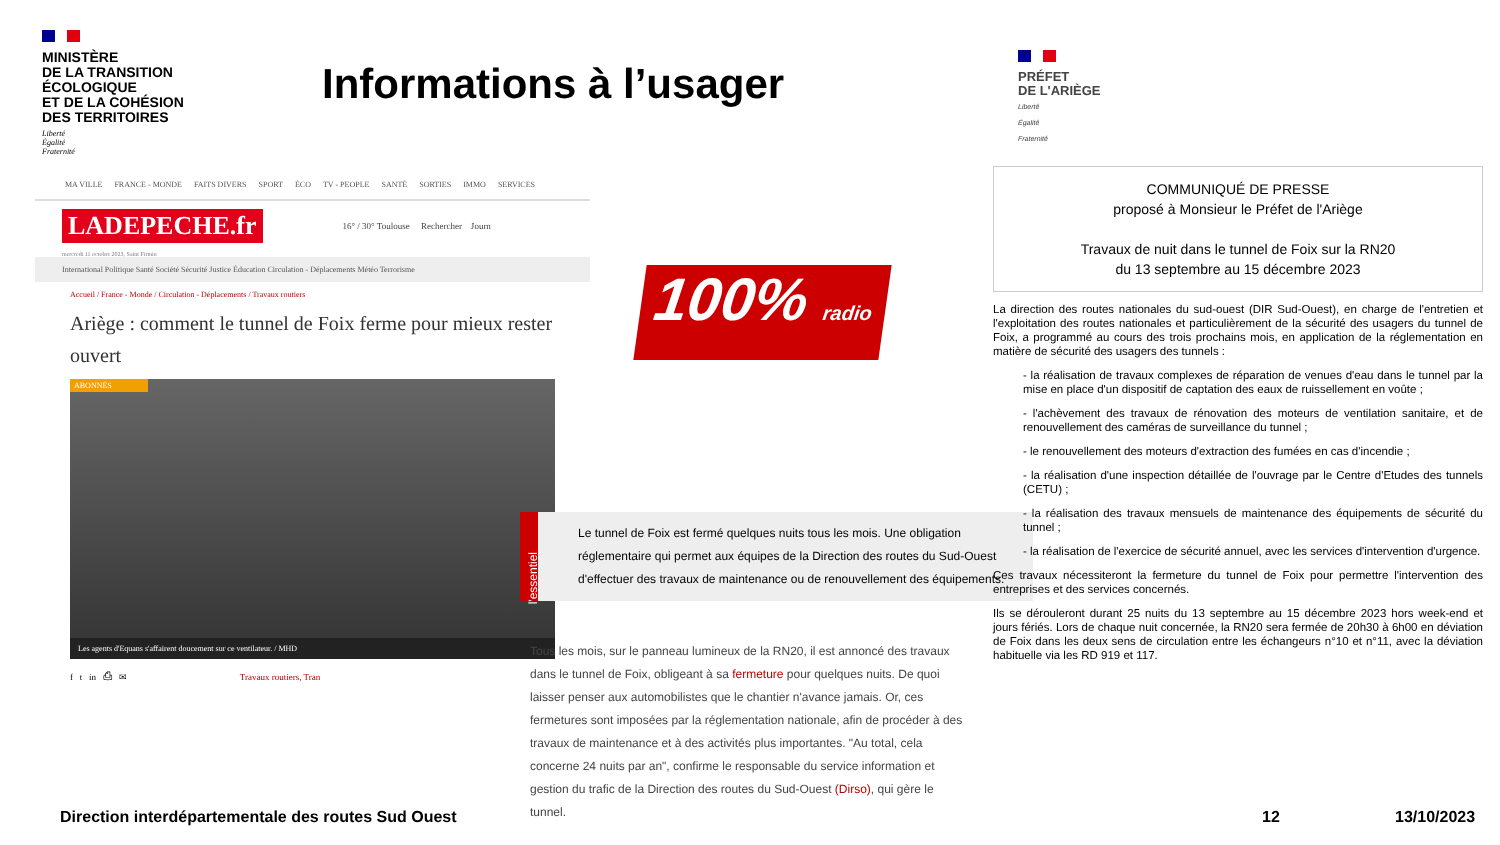MINISTÈRE
DE LA TRANSITION
ÉCOLOGIQUE
ET DE LA COHÉSION
DES TERRITOIRES
Liberté
Égalité
Fraternité
Informations à l’usager
MA VILLE FRANCE - MONDE FAITS DIVERS SPORT ÉCO TV - PEOPLE SANTÉ SORTIES IMMO SERVICES
LADEPECHE.fr 16° / 30° Toulouse Rechercher Journ
mercredi 11 octobre 2023, Saint Firmin
International Politique Santé Société Sécurité Justice Éducation Circulation - Déplacements Météo Terrorisme
Accueil / France - Monde / Circulation - Déplacements / Travaux routiers
Ariège : comment le tunnel de Foix ferme pour mieux rester ouvert
ABONNÉS
Les agents d'Equans s'affairent doucement sur ce ventilateur. / MHD
f t in ⎙ ✉ Travaux routiers, Tran
100% radio
l'essentiel
Le tunnel de Foix est fermé quelques nuits tous les mois. Une obligation réglementaire qui permet aux équipes de la Direction des routes du Sud-Ouest d'effectuer des travaux de maintenance ou de renouvellement des équipements.
Tous les mois, sur le panneau lumineux de la RN20, il est annoncé des travaux dans le tunnel de Foix, obligeant à sa fermeture pour quelques nuits. De quoi laisser penser aux automobilistes que le chantier n'avance jamais. Or, ces fermetures sont imposées par la réglementation nationale, afin de procéder à des travaux de maintenance et à des activités plus importantes. "Au total, cela concerne 24 nuits par an", confirme le responsable du service information et gestion du trafic de la Direction des routes du Sud-Ouest (Dirso), qui gère le tunnel.
PRÉFET
DE L'ARIÈGE
Liberté
Égalité
Fraternité
COMMUNIQUÉ DE PRESSE
proposé à Monsieur le Préfet de l'Ariège
Travaux de nuit dans le tunnel de Foix sur la RN20
du 13 septembre au 15 décembre 2023
La direction des routes nationales du sud-ouest (DIR Sud-Ouest), en charge de l'entretien et l'exploitation des routes nationales et particulièrement de la sécurité des usagers du tunnel de Foix, a programmé au cours des trois prochains mois, en application de la réglementation en matière de sécurité des usagers des tunnels :
- la réalisation de travaux complexes de réparation de venues d'eau dans le tunnel par la mise en place d'un dispositif de captation des eaux de ruissellement en voûte ;
- l'achèvement des travaux de rénovation des moteurs de ventilation sanitaire, et de renouvellement des caméras de surveillance du tunnel ;
- le renouvellement des moteurs d'extraction des fumées en cas d'incendie ;
- la réalisation d'une inspection détaillée de l'ouvrage par le Centre d'Etudes des tunnels (CETU) ;
- la réalisation des travaux mensuels de maintenance des équipements de sécurité du tunnel ;
- la réalisation de l'exercice de sécurité annuel, avec les services d'intervention d'urgence.
Ces travaux nécessiteront la fermeture du tunnel de Foix pour permettre l'intervention des entreprises et des services concernés.
Ils se dérouleront durant 25 nuits du 13 septembre au 15 décembre 2023 hors week-end et jours fériés. Lors de chaque nuit concernée, la RN20 sera fermée de 20h30 à 6h00 en déviation de Foix dans les deux sens de circulation entre les échangeurs n°10 et n°11, avec la déviation habituelle via les RD 919 et 117.
Direction interdépartementale des routes Sud Ouest
12 13/10/2023